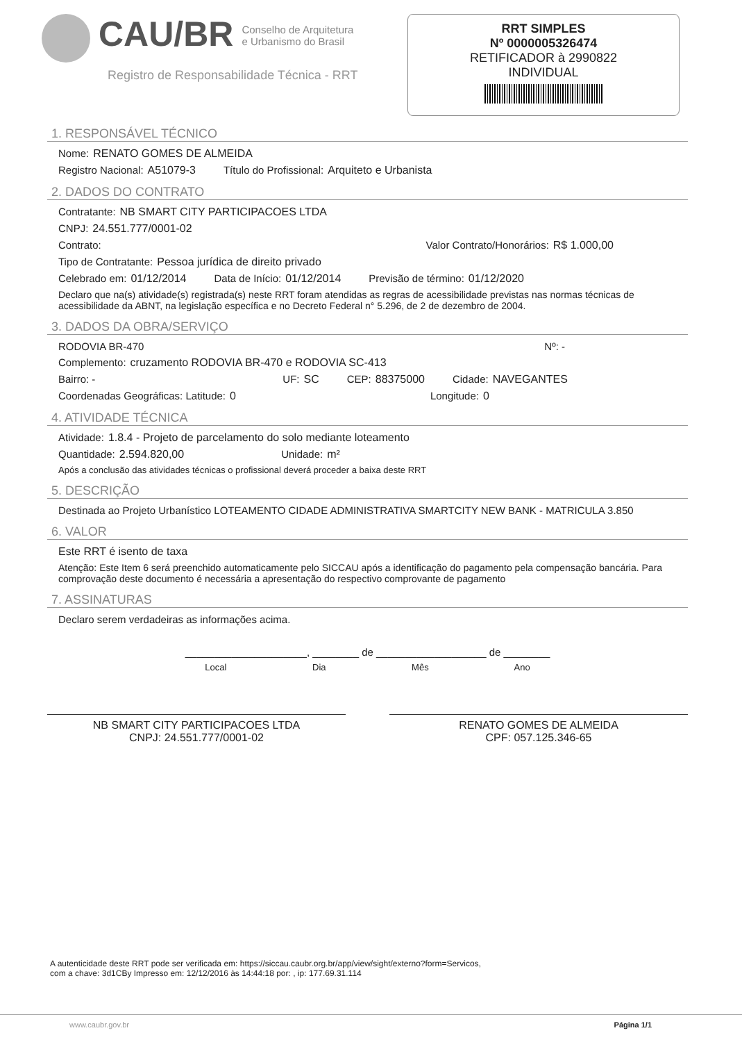CAU/BR
Conselho de Arquitetura
e Urbanismo do Brasil
Registro de Responsabilidade Técnica - RRT
RRT SIMPLES
Nº 0000005326474
RETIFICADOR à 2990822
INDIVIDUAL
1. RESPONSÁVEL TÉCNICO
Nome: RENATO GOMES DE ALMEIDA
Registro Nacional: A51079-3 Título do Profissional: Arquiteto e Urbanista
2. DADOS DO CONTRATO
Contratante: NB SMART CITY PARTICIPACOES LTDA
CNPJ: 24.551.777/0001-02
Contrato: Valor Contrato/Honorários: R$ 1.000,00
Tipo de Contratante: Pessoa jurídica de direito privado
Celebrado em: 01/12/2014 Data de Início: 01/12/2014 Previsão de término: 01/12/2020
Declaro que na(s) atividade(s) registrada(s) neste RRT foram atendidas as regras de acessibilidade previstas nas normas técnicas de acessibilidade da ABNT, na legislação específica e no Decreto Federal n° 5.296, de 2 de dezembro de 2004.
3. DADOS DA OBRA/SERVIÇO
RODOVIA BR-470 Nº: -
Complemento: cruzamento RODOVIA BR-470 e RODOVIA SC-413
Bairro: - UF: SC CEP: 88375000 Cidade: NAVEGANTES
Coordenadas Geográficas: Latitude: 0 Longitude: 0
4. ATIVIDADE TÉCNICA
Atividade: 1.8.4 - Projeto de parcelamento do solo mediante loteamento
Quantidade: 2.594.820,00 Unidade: m²
Após a conclusão das atividades técnicas o profissional deverá proceder a baixa deste RRT
5. DESCRIÇÃO
Destinada ao Projeto Urbanístico LOTEAMENTO CIDADE ADMINISTRATIVA SMARTCITY NEW BANK - MATRICULA 3.850
6. VALOR
Este RRT é isento de taxa
Atenção: Este Item 6 será preenchido automaticamente pelo SICCAU após a identificação do pagamento pela compensação bancária. Para comprovação deste documento é necessária a apresentação do respectivo comprovante de pagamento
7. ASSINATURAS
Declaro serem verdadeiras as informações acima.
_____________________, ________ de ___________________ de ________
Local Dia Mês Ano
NB SMART CITY PARTICIPACOES LTDA
CNPJ: 24.551.777/0001-02
RENATO GOMES DE ALMEIDA
CPF: 057.125.346-65
A autenticidade deste RRT pode ser verificada em: https://siccau.caubr.org.br/app/view/sight/externo?form=Servicos,
com a chave: 3d1CBy Impresso em: 12/12/2016 às 14:44:18 por: , ip: 177.69.31.114
www.caubr.gov.br Página 1/1